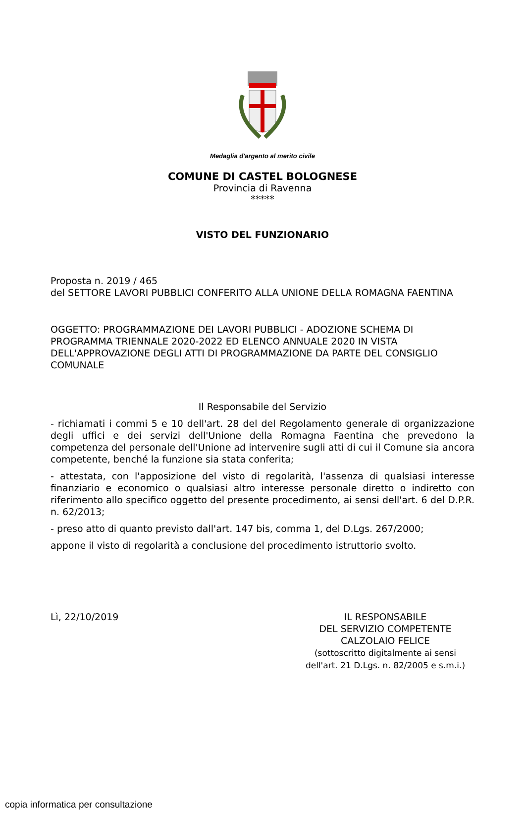Medaglia d'argento al merito civile
COMUNE DI CASTEL BOLOGNESE
Provincia di Ravenna
*****
VISTO DEL FUNZIONARIO
Proposta n. 2019 / 465
del SETTORE LAVORI PUBBLICI CONFERITO ALLA UNIONE DELLA ROMAGNA FAENTINA
OGGETTO: PROGRAMMAZIONE DEI LAVORI PUBBLICI - ADOZIONE SCHEMA DI PROGRAMMA TRIENNALE 2020-2022 ED ELENCO ANNUALE 2020 IN VISTA DELL'APPROVAZIONE DEGLI ATTI DI PROGRAMMAZIONE DA PARTE DEL CONSIGLIO COMUNALE
Il Responsabile del Servizio
- richiamati i commi 5 e 10 dell'art. 28 del del Regolamento generale di organizzazione degli uffici e dei servizi dell'Unione della Romagna Faentina che prevedono la competenza del personale dell'Unione ad intervenire sugli atti di cui il Comune sia ancora competente, benché la funzione sia stata conferita;
- attestata, con l'apposizione del visto di regolarità, l'assenza di qualsiasi interesse finanziario e economico o qualsiasi altro interesse personale diretto o indiretto con riferimento allo specifico oggetto del presente procedimento, ai sensi dell'art. 6 del D.P.R. n. 62/2013;
- preso atto di quanto previsto dall'art. 147 bis, comma 1, del D.Lgs. 267/2000;
appone il visto di regolarità a conclusione del procedimento istruttorio svolto.
Lì, 22/10/2019 IL RESPONSABILE
DEL SERVIZIO COMPETENTE
CALZOLAIO FELICE
(sottoscritto digitalmente ai sensi
dell'art. 21 D.Lgs. n. 82/2005 e s.m.i.)
copia informatica per consultazione